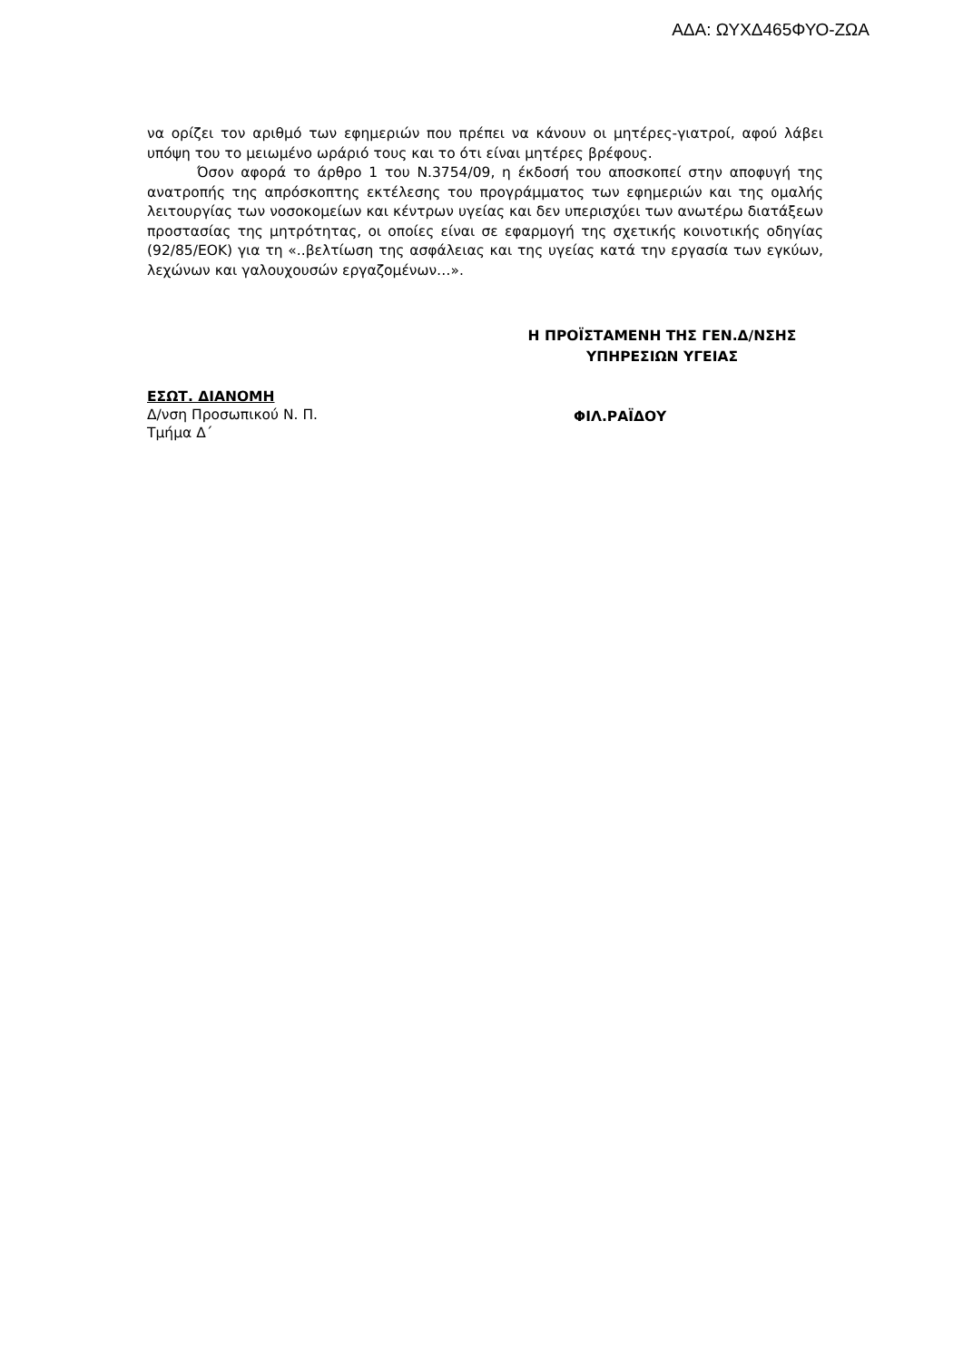ΑΔΑ: ΩΥΧΔ465ΦΥΟ-ΖΩΑ
να ορίζει τον αριθμό των εφημεριών που πρέπει να κάνουν οι μητέρες-γιατροί, αφού λάβει υπόψη του το μειωμένο ωράριό τους και το ότι είναι μητέρες βρέφους.
Όσον αφορά το άρθρο 1 του Ν.3754/09, η έκδοσή του αποσκοπεί στην αποφυγή της ανατροπής της απρόσκοπτης εκτέλεσης του προγράμματος των εφημεριών και της ομαλής λειτουργίας των νοσοκομείων και κέντρων υγείας και δεν υπερισχύει των ανωτέρω διατάξεων προστασίας της μητρότητας, οι οποίες είναι σε εφαρμογή της σχετικής κοινοτικής οδηγίας (92/85/ΕΟΚ) για τη «..βελτίωση της ασφάλειας και της υγείας κατά την εργασία των εγκύων, λεχώνων και γαλουχουσών εργαζομένων…».
Η ΠΡΟΪΣΤΑΜΕΝΗ ΤΗΣ ΓΕΝ.Δ/ΝΣΗΣ
ΥΠΗΡΕΣΙΩΝ ΥΓΕΙΑΣ
ΕΣΩΤ. ΔΙΑΝΟΜΗ
Δ/νση Προσωπικού Ν. Π.
Τμήμα Δ΄
ΦΙΛ.ΡΑΪΔΟΥ